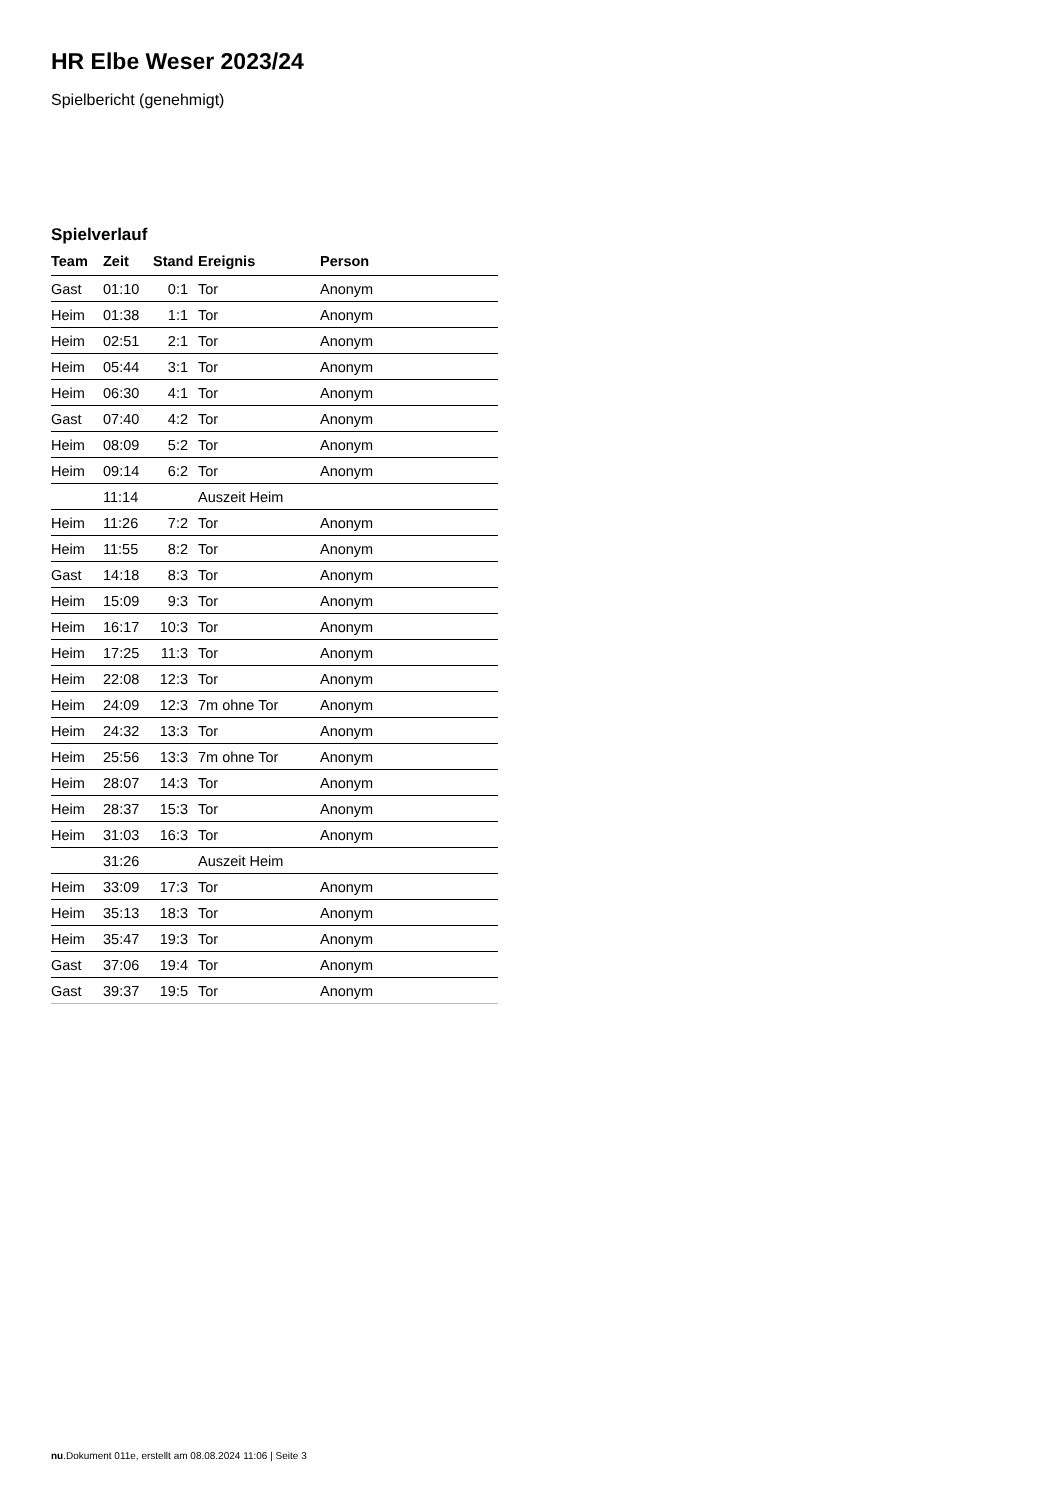HR Elbe Weser 2023/24
Spielbericht (genehmigt)
Spielverlauf
| Team | Zeit | Stand | Ereignis | Person |
| --- | --- | --- | --- | --- |
| Gast | 01:10 | 0:1 | Tor | Anonym |
| Heim | 01:38 | 1:1 | Tor | Anonym |
| Heim | 02:51 | 2:1 | Tor | Anonym |
| Heim | 05:44 | 3:1 | Tor | Anonym |
| Heim | 06:30 | 4:1 | Tor | Anonym |
| Gast | 07:40 | 4:2 | Tor | Anonym |
| Heim | 08:09 | 5:2 | Tor | Anonym |
| Heim | 09:14 | 6:2 | Tor | Anonym |
| | 11:14 | | Auszeit Heim | |
| Heim | 11:26 | 7:2 | Tor | Anonym |
| Heim | 11:55 | 8:2 | Tor | Anonym |
| Gast | 14:18 | 8:3 | Tor | Anonym |
| Heim | 15:09 | 9:3 | Tor | Anonym |
| Heim | 16:17 | 10:3 | Tor | Anonym |
| Heim | 17:25 | 11:3 | Tor | Anonym |
| Heim | 22:08 | 12:3 | Tor | Anonym |
| Heim | 24:09 | 12:3 | 7m ohne Tor | Anonym |
| Heim | 24:32 | 13:3 | Tor | Anonym |
| Heim | 25:56 | 13:3 | 7m ohne Tor | Anonym |
| Heim | 28:07 | 14:3 | Tor | Anonym |
| Heim | 28:37 | 15:3 | Tor | Anonym |
| Heim | 31:03 | 16:3 | Tor | Anonym |
| | 31:26 | | Auszeit Heim | |
| Heim | 33:09 | 17:3 | Tor | Anonym |
| Heim | 35:13 | 18:3 | Tor | Anonym |
| Heim | 35:47 | 19:3 | Tor | Anonym |
| Gast | 37:06 | 19:4 | Tor | Anonym |
| Gast | 39:37 | 19:5 | Tor | Anonym |
nu.Dokument 011e, erstellt am 08.08.2024 11:06 | Seite 3